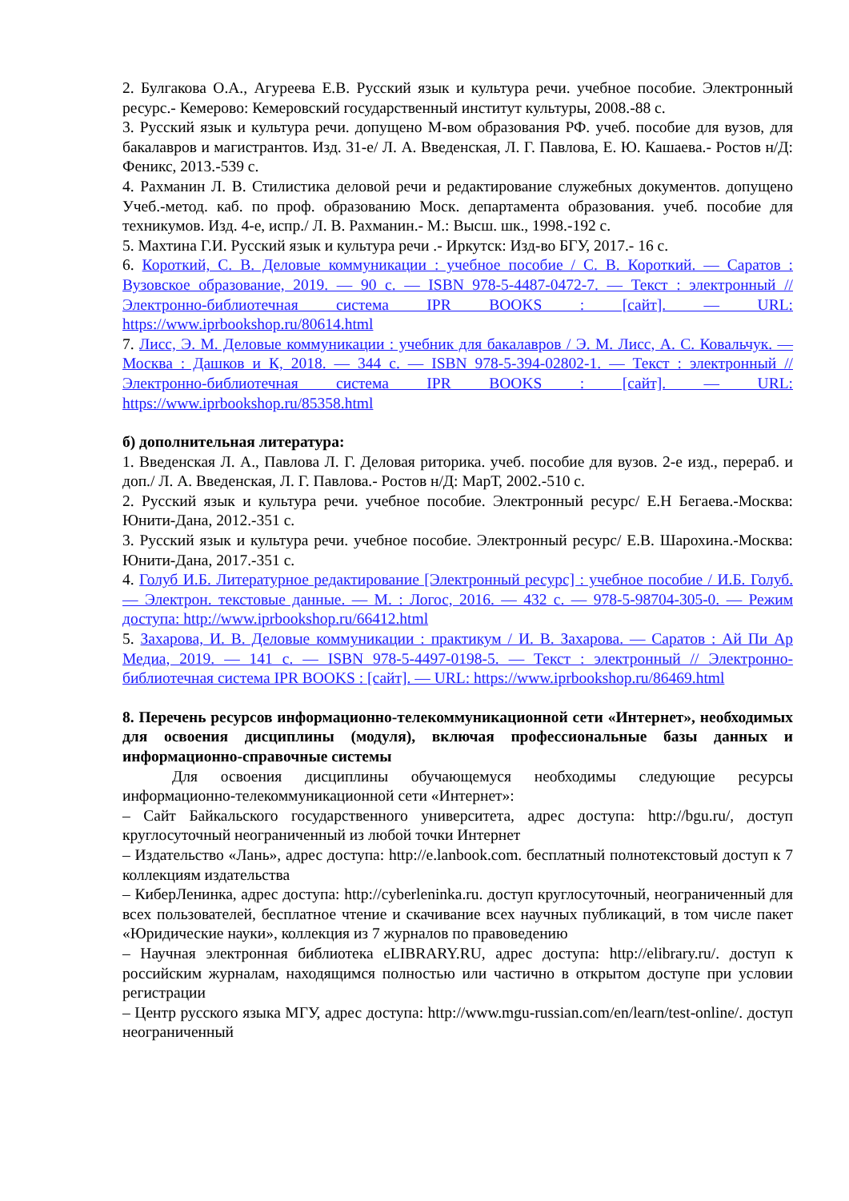2. Булгакова О.А., Агуреева Е.В. Русский язык и культура речи. учебное пособие. Электронный ресурс.- Кемерово: Кемеровский государственный институт культуры, 2008.-88 с.
3. Русский язык и культура речи. допущено М-вом образования РФ. учеб. пособие для вузов, для бакалавров и магистрантов. Изд. 31-е/ Л. А. Введенская, Л. Г. Павлова, Е. Ю. Кашаева.- Ростов н/Д: Феникс, 2013.-539 с.
4. Рахманин Л. В. Стилистика деловой речи и редактирование служебных документов. допущено Учеб.-метод. каб. по проф. образованию Моск. департамента образования. учеб. пособие для техникумов. Изд. 4-е, испр./ Л. В. Рахманин.- М.: Высш. шк., 1998.-192 с.
5. Махтина Г.И. Русский язык и культура речи .- Иркутск: Изд-во БГУ, 2017.- 16 с.
6. Короткий, С. В. Деловые коммуникации : учебное пособие / С. В. Короткий. — Саратов : Вузовское образование, 2019. — 90 с. — ISBN 978-5-4487-0472-7. — Текст : электронный // Электронно-библиотечная система IPR BOOKS : [сайт]. — URL: https://www.iprbookshop.ru/80614.html
7. Лисс, Э. М. Деловые коммуникации : учебник для бакалавров / Э. М. Лисс, А. С. Ковальчук. — Москва : Дашков и К, 2018. — 344 с. — ISBN 978-5-394-02802-1. — Текст : электронный // Электронно-библиотечная система IPR BOOKS : [сайт]. — URL: https://www.iprbookshop.ru/85358.html
б) дополнительная литература:
1. Введенская Л. А., Павлова Л. Г. Деловая риторика. учеб. пособие для вузов. 2-е изд., перераб. и доп./ Л. А. Введенская, Л. Г. Павлова.- Ростов н/Д: МарТ, 2002.-510 с.
2. Русский язык и культура речи. учебное пособие. Электронный ресурс/ Е.Н Бегаева.-Москва: Юнити-Дана, 2012.-351 с.
3. Русский язык и культура речи. учебное пособие. Электронный ресурс/ Е.В. Шарохина.-Москва: Юнити-Дана, 2017.-351 с.
4. Голуб И.Б. Литературное редактирование [Электронный ресурс] : учебное пособие / И.Б. Голуб. — Электрон. текстовые данные. — М. : Логос, 2016. — 432 c. — 978-5-98704-305-0. — Режим доступа: http://www.iprbookshop.ru/66412.html
5. Захарова, И. В. Деловые коммуникации : практикум / И. В. Захарова. — Саратов : Ай Пи Ар Медиа, 2019. — 141 c. — ISBN 978-5-4497-0198-5. — Текст : электронный // Электронно-библиотечная система IPR BOOKS : [сайт]. — URL: https://www.iprbookshop.ru/86469.html
8. Перечень ресурсов информационно-телекоммуникационной сети «Интернет», необходимых для освоения дисциплины (модуля), включая профессиональные базы данных и информационно-справочные системы
Для освоения дисциплины обучающемуся необходимы следующие ресурсы информационно-телекоммуникационной сети «Интернет»:
– Сайт Байкальского государственного университета, адрес доступа: http://bgu.ru/, доступ круглосуточный неограниченный из любой точки Интернет
– Издательство «Лань», адрес доступа: http://e.lanbook.com. бесплатный полнотекстовый доступ к 7 коллекциям издательства
– КиберЛенинка, адрес доступа: http://cyberleninka.ru. доступ круглосуточный, неограниченный для всех пользователей, бесплатное чтение и скачивание всех научных публикаций, в том числе пакет «Юридические науки», коллекция из 7 журналов по правоведению
– Научная электронная библиотека eLIBRARY.RU, адрес доступа: http://elibrary.ru/. доступ к российским журналам, находящимся полностью или частично в открытом доступе при условии регистрации
– Центр русского языка МГУ, адрес доступа: http://www.mgu-russian.com/en/learn/test-online/. доступ неограниченный